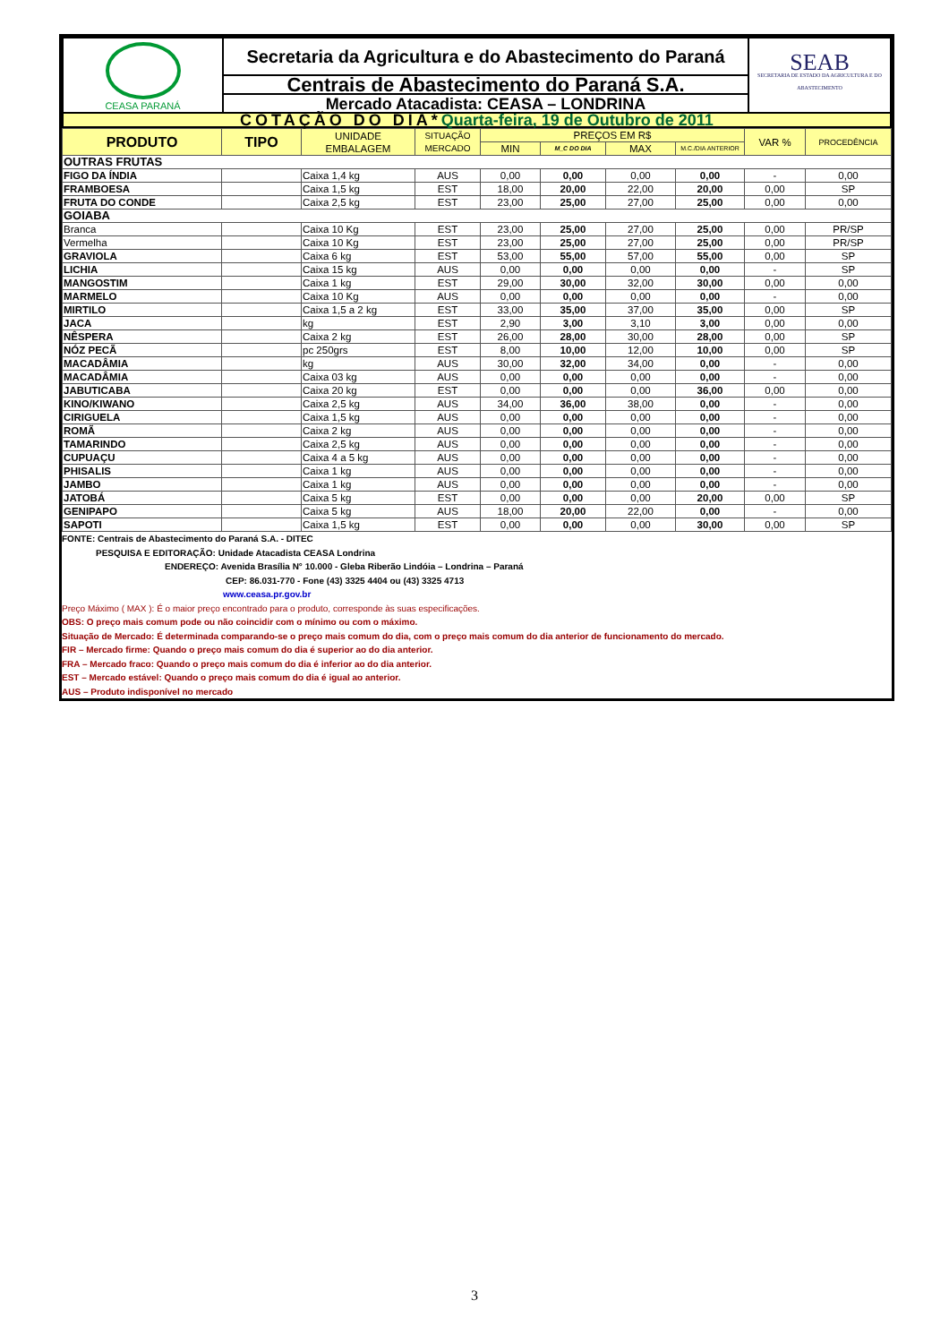| CEASA PARANÁ | Secretaria da Agricultura e do Abastecimento do Paraná | SEAB SECRETARIA DE ESTADO DA AGRICULTURA E DO ABASTECIMENTO |
| | Centrais de Abastecimento do Paraná S.A. | |
| | Mercado Atacadista: CEASA – LONDRINA | |
| COTAÇÃO DO DIA* Quarta-feira, 19 de Outubro de 2011 | | |
| PRODUTO | TIPO | UNIDADE EMBALAGEM | SITUAÇÃO MERCADO | PREÇOS EM R$ | | | | VAR % | PROCEDÊNCIA |
| --- | --- | --- | --- | --- | --- | --- | --- | --- | --- |
| | | | | MIN | M_C DO DIA | MAX | M.C./DIA ANTERIOR | | |
| OUTRAS FRUTAS | | | | | | | | | |
| FIGO DA ÍNDIA | | Caixa 1,4 kg | AUS | 0,00 | 0,00 | 0,00 | 0,00 | - | 0,00 |
| FRAMBOESA | | Caixa 1,5 kg | EST | 18,00 | 20,00 | 22,00 | 20,00 | 0,00 | SP |
| FRUTA DO CONDE | | Caixa 2,5 kg | EST | 23,00 | 25,00 | 27,00 | 25,00 | 0,00 | 0,00 |
| GOIABA | | | | | | | | | |
| Branca | | Caixa 10 Kg | EST | 23,00 | 25,00 | 27,00 | 25,00 | 0,00 | PR/SP |
| Vermelha | | Caixa 10 Kg | EST | 23,00 | 25,00 | 27,00 | 25,00 | 0,00 | PR/SP |
| GRAVIOLA | | Caixa 6 kg | EST | 53,00 | 55,00 | 57,00 | 55,00 | 0,00 | SP |
| LICHIA | | Caixa 15 kg | AUS | 0,00 | 0,00 | 0,00 | 0,00 | - | SP |
| MANGOSTIM | | Caixa 1 kg | EST | 29,00 | 30,00 | 32,00 | 30,00 | 0,00 | 0,00 |
| MARMELO | | Caixa 10 Kg | AUS | 0,00 | 0,00 | 0,00 | 0,00 | - | 0,00 |
| MIRTILO | | Caixa 1,5 a 2 kg | EST | 33,00 | 35,00 | 37,00 | 35,00 | 0,00 | SP |
| JACA | | kg | EST | 2,90 | 3,00 | 3,10 | 3,00 | 0,00 | 0,00 |
| NÊSPERA | | Caixa 2 kg | EST | 26,00 | 28,00 | 30,00 | 28,00 | 0,00 | SP |
| NÓZ PECÃ | | pc 250grs | EST | 8,00 | 10,00 | 12,00 | 10,00 | 0,00 | SP |
| MACADÂMIA | | kg | AUS | 30,00 | 32,00 | 34,00 | 0,00 | - | 0,00 |
| MACADÂMIA | | Caixa 03 kg | AUS | 0,00 | 0,00 | 0,00 | 0,00 | - | 0,00 |
| JABUTICABA | | Caixa 20 kg | EST | 0,00 | 0,00 | 0,00 | 36,00 | 0,00 | 0,00 |
| KINO/KIWANO | | Caixa 2,5 kg | AUS | 34,00 | 36,00 | 38,00 | 0,00 | - | 0,00 |
| CIRIGUELA | | Caixa 1,5 kg | AUS | 0,00 | 0,00 | 0,00 | 0,00 | - | 0,00 |
| ROMÃ | | Caixa 2 kg | AUS | 0,00 | 0,00 | 0,00 | 0,00 | - | 0,00 |
| TAMARINDO | | Caixa 2,5 kg | AUS | 0,00 | 0,00 | 0,00 | 0,00 | - | 0,00 |
| CUPUAÇU | | Caixa 4 a 5 kg | AUS | 0,00 | 0,00 | 0,00 | 0,00 | - | 0,00 |
| PHISALIS | | Caixa 1 kg | AUS | 0,00 | 0,00 | 0,00 | 0,00 | - | 0,00 |
| JAMBO | | Caixa 1 kg | AUS | 0,00 | 0,00 | 0,00 | 0,00 | - | 0,00 |
| JATOBÁ | | Caixa 5 kg | EST | 0,00 | 0,00 | 0,00 | 20,00 | 0,00 | SP |
| GENIPAPO | | Caixa 5 kg | AUS | 18,00 | 20,00 | 22,00 | 0,00 | - | 0,00 |
| SAPOTI | | Caixa 1,5 kg | EST | 0,00 | 0,00 | 0,00 | 30,00 | 0,00 | SP |
FONTE: Centrais de Abastecimento do Paraná S.A. - DITEC
PESQUISA E EDITORAÇÃO: Unidade Atacadista CEASA Londrina
ENDEREÇO: Avenida Brasília N° 10.000 - Gleba Riberão Lindóia – Londrina – Paraná
CEP: 86.031-770 - Fone (43) 3325 4404 ou (43) 3325 4713
www.ceasa.pr.gov.br
Preço Máximo ( MAX ): É o maior preço encontrado para o produto, corresponde às suas especificações.
OBS: O preço mais comum pode ou não coincidir com o mínimo ou com o máximo.
Situação de Mercado: É determinada comparando-se o preço mais comum do dia, com o preço mais comum do dia anterior de funcionamento do mercado.
FIR – Mercado firme: Quando o preço mais comum do dia é superior ao do dia anterior.
FRA – Mercado fraco: Quando o preço mais comum do dia é inferior ao do dia anterior.
EST – Mercado estável: Quando o preço mais comum do dia é igual ao anterior.
AUS – Produto indisponível no mercado
3